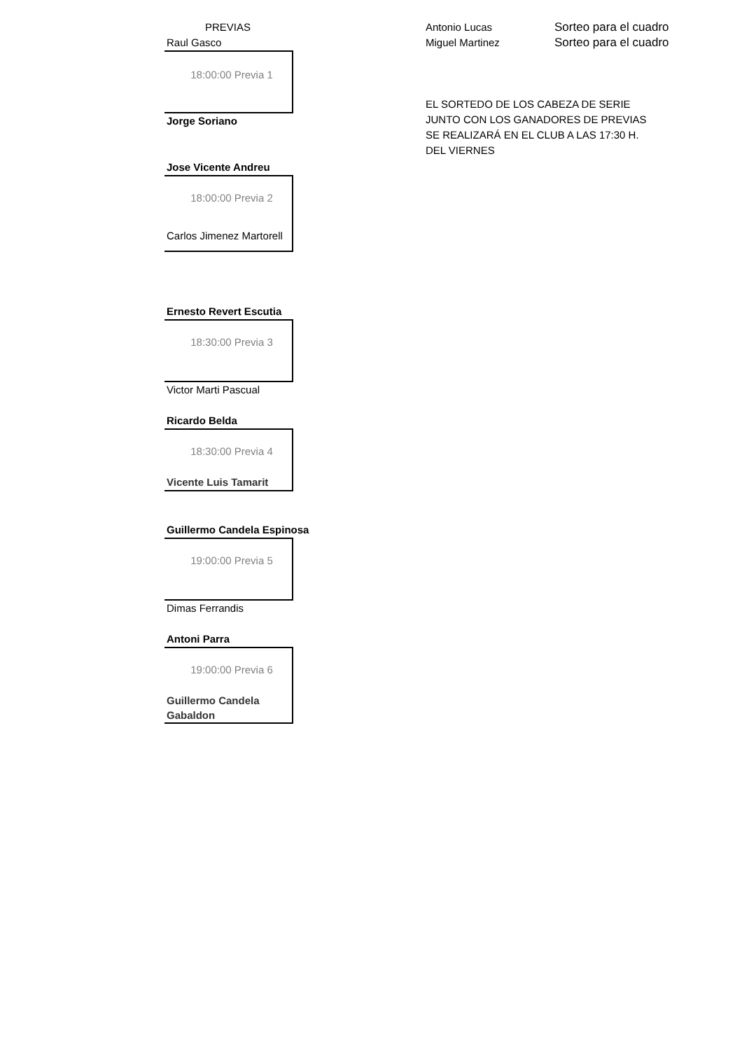PREVIAS
Raul Gasco
18:00:00 Previa 1
Jorge Soriano
Jose Vicente Andreu
18:00:00 Previa 2
Carlos Jimenez Martorell
Ernesto Revert Escutia
18:30:00 Previa 3
Victor Marti Pascual
Ricardo Belda
18:30:00 Previa 4
Vicente Luis Tamarit
Guillermo Candela Espinosa
19:00:00 Previa 5
Dimas Ferrandis
Antoni Parra
19:00:00 Previa 6
Guillermo Candela
Gabaldon
Antonio Lucas Sorteo para el cuadro
Miguel Martinez Sorteo para el cuadro
EL SORTEDO DE LOS CABEZA DE SERIE
JUNTO CON LOS GANADORES DE PREVIAS
SE REALIZARÁ EN EL CLUB A LAS 17:30 H.
DEL VIERNES